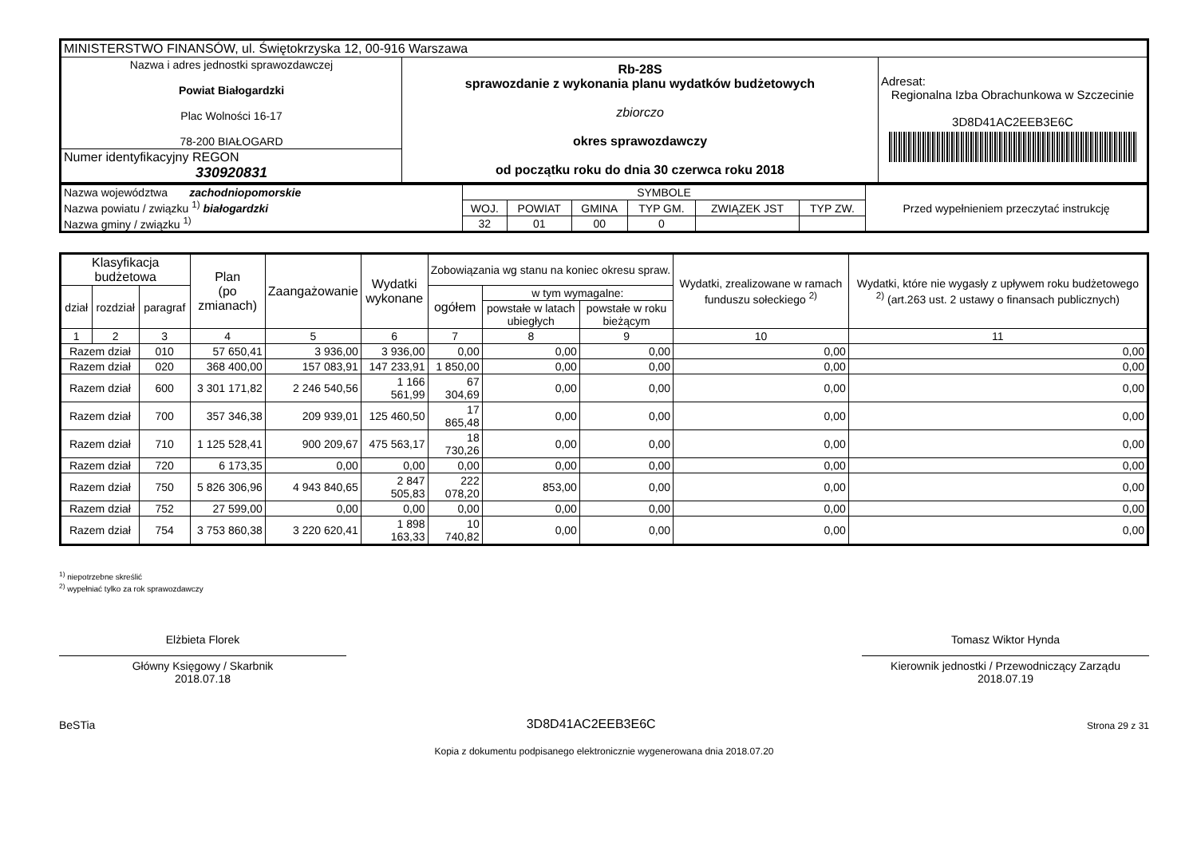| MINISTERSTWO FINANSÓW, ul. Świętokrzyska 12, 00-916 Warszawa | | |
| Nazwa i adres jednostki sprawozdawczej Powiat Białogardzki Plac Wolności 16-17 78-200 BIAŁOGARD | Rb-28S sprawozdanie z wykonania planu wydatków budżetowych zbiorczo okres sprawozdawczy od początku roku do dnia 30 czerwca roku 2018 | Adresat: Regionalna Izba Obrachunkowa w Szczecinie 3D8D41AC2EEB3E6C |
| Numer identyfikacyjny REGON 330920831 | | |
| Nazwa województwa zachodniopomorskie Nazwa powiatu / związku <sup>1)</sup> białogardzki Nazwa gminy / związku <sup>1)</sup> | SYMBOLE | | | | | | Przed wypełnieniem przeczytać instrukcję |
| | WOJ. | POWIAT | GMINA | TYP GM. | ZWIĄZEK JST | TYP ZW. | |
| | 32 | 01 | 00 | 0 | | | |
| Klasyfikacja budżetowa | | | Plan (po zmianach) | Zaangażowanie | Wydatki wykonane | Zobowiązania wg stanu na koniec okresu spraw. | | | Wydatki, zrealizowane w ramach funduszu sołeckiego <sup>2)</sup> | Wydatki, które nie wygasły z upływem roku budżetowego <sup>2)</sup> (art.263 ust. 2 ustawy o finansach publicznych) |
| --- | --- | --- | --- | --- | --- | --- | --- | --- | --- | --- |
| dział | rozdział | paragraf | | | | ogółem | w tym wymagalne: | | | |
| | | | | | | | powstałe w latach ubiegłych | powstałe w roku bieżącym | | |
| 1 | 2 | 3 | 4 | 5 | 6 | 7 | 8 | 9 | 10 | 11 |
| Razem dział | | 010 | 57 650,41 | 3 936,00 | 3 936,00 | 0,00 | 0,00 | 0,00 | 0,00 | 0,00 |
| Razem dział | | 020 | 368 400,00 | 157 083,91 | 147 233,91 | 1 850,00 | 0,00 | 0,00 | 0,00 | 0,00 |
| Razem dział | | 600 | 3 301 171,82 | 2 246 540,56 | 1 166 561,99 | 67 304,69 | 0,00 | 0,00 | 0,00 | 0,00 |
| Razem dział | | 700 | 357 346,38 | 209 939,01 | 125 460,50 | 17 865,48 | 0,00 | 0,00 | 0,00 | 0,00 |
| Razem dział | | 710 | 1 125 528,41 | 900 209,67 | 475 563,17 | 18 730,26 | 0,00 | 0,00 | 0,00 | 0,00 |
| Razem dział | | 720 | 6 173,35 | 0,00 | 0,00 | 0,00 | 0,00 | 0,00 | 0,00 | 0,00 |
| Razem dział | | 750 | 5 826 306,96 | 4 943 840,65 | 2 847 505,83 | 222 078,20 | 853,00 | 0,00 | 0,00 | 0,00 |
| Razem dział | | 752 | 27 599,00 | 0,00 | 0,00 | 0,00 | 0,00 | 0,00 | 0,00 | 0,00 |
| Razem dział | | 754 | 3 753 860,38 | 3 220 620,41 | 1 898 163,33 | 10 740,82 | 0,00 | 0,00 | 0,00 | 0,00 |
<sup>1)</sup> niepotrzebne skreślić
<sup>2)</sup> wypełniać tylko za rok sprawozdawczy
Elżbieta Florek
Główny Księgowy / Skarbnik
2018.07.18
Tomasz Wiktor Hynda
Kierownik jednostki / Przewodniczący Zarządu
2018.07.19
BeSTia 3D8D41AC2EEB3E6C Strona 29 z 31
Kopia z dokumentu podpisanego elektronicznie wygenerowana dnia 2018.07.20